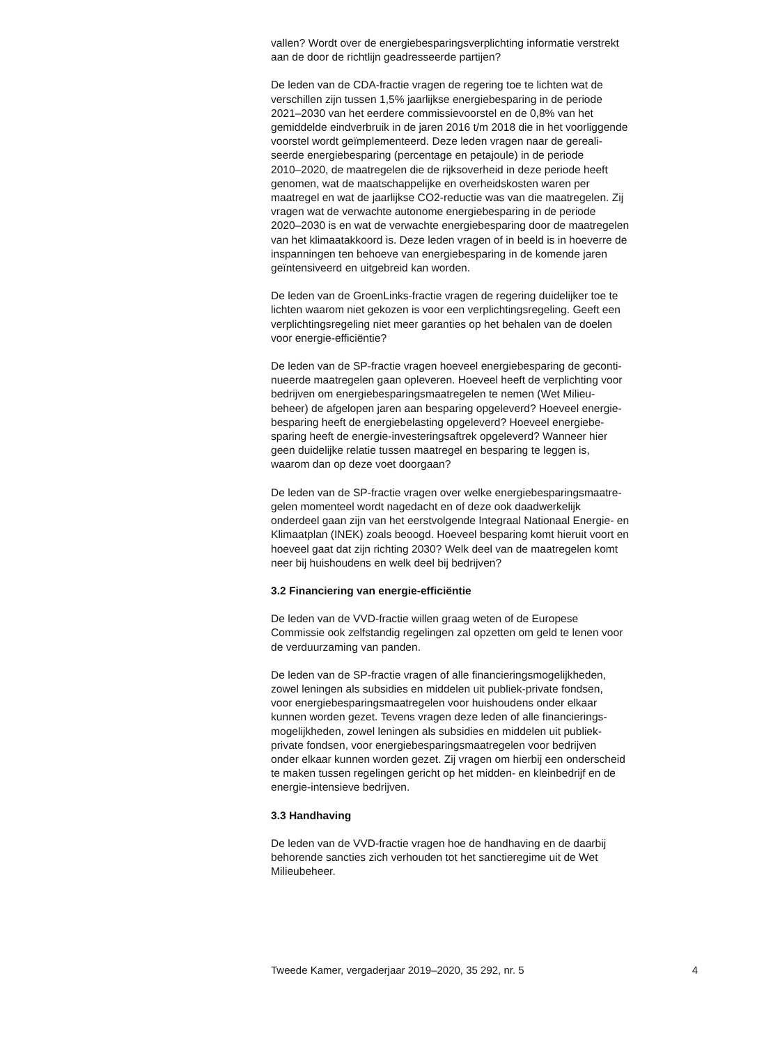vallen? Wordt over de energiebesparingsverplichting informatie verstrekt aan de door de richtlijn geadresseerde partijen?
De leden van de CDA-fractie vragen de regering toe te lichten wat de verschillen zijn tussen 1,5% jaarlijkse energiebesparing in de periode 2021–2030 van het eerdere commissievoorstel en de 0,8% van het gemiddelde eindverbruik in de jaren 2016 t/m 2018 die in het voorliggende voorstel wordt geïmplementeerd. Deze leden vragen naar de gereali- seerde energiebesparing (percentage en petajoule) in de periode 2010–2020, de maatregelen die de rijksoverheid in deze periode heeft genomen, wat de maatschappelijke en overheidskosten waren per maatregel en wat de jaarlijkse CO2-reductie was van die maatregelen. Zij vragen wat de verwachte autonome energiebesparing in de periode 2020–2030 is en wat de verwachte energiebesparing door de maatregelen van het klimaatakkoord is. Deze leden vragen of in beeld is in hoeverre de inspanningen ten behoeve van energiebesparing in de komende jaren geïntensiveerd en uitgebreid kan worden.
De leden van de GroenLinks-fractie vragen de regering duidelijker toe te lichten waarom niet gekozen is voor een verplichtingsregeling. Geeft een verplichtingsregeling niet meer garanties op het behalen van de doelen voor energie-efficiëntie?
De leden van de SP-fractie vragen hoeveel energiebesparing de geconti- nueerde maatregelen gaan opleveren. Hoeveel heeft de verplichting voor bedrijven om energiebesparingsmaatregelen te nemen (Wet Milieu- beheer) de afgelopen jaren aan besparing opgeleverd? Hoeveel energie- besparing heeft de energiebelasting opgeleverd? Hoeveel energiebe- sparing heeft de energie-investeringsaftrek opgeleverd? Wanneer hier geen duidelijke relatie tussen maatregel en besparing te leggen is, waarom dan op deze voet doorgaan?
De leden van de SP-fractie vragen over welke energiebesparingsmaatre- gelen momenteel wordt nagedacht en of deze ook daadwerkelijk onderdeel gaan zijn van het eerstvolgende Integraal Nationaal Energie- en Klimaatplan (INEK) zoals beoogd. Hoeveel besparing komt hieruit voort en hoeveel gaat dat zijn richting 2030? Welk deel van de maatregelen komt neer bij huishoudens en welk deel bij bedrijven?
3.2 Financiering van energie-efficiëntie
De leden van de VVD-fractie willen graag weten of de Europese Commissie ook zelfstandig regelingen zal opzetten om geld te lenen voor de verduurzaming van panden.
De leden van de SP-fractie vragen of alle financieringsmogelijkheden, zowel leningen als subsidies en middelen uit publiek-private fondsen, voor energiebesparingsmaatregelen voor huishoudens onder elkaar kunnen worden gezet. Tevens vragen deze leden of alle financierings- mogelijkheden, zowel leningen als subsidies en middelen uit publiek- private fondsen, voor energiebesparingsmaatregelen voor bedrijven onder elkaar kunnen worden gezet. Zij vragen om hierbij een onderscheid te maken tussen regelingen gericht op het midden- en kleinbedrijf en de energie-intensieve bedrijven.
3.3 Handhaving
De leden van de VVD-fractie vragen hoe de handhaving en de daarbij behorende sancties zich verhouden tot het sanctieregime uit de Wet Milieubeheer.
Tweede Kamer, vergaderjaar 2019–2020, 35 292, nr. 5 4